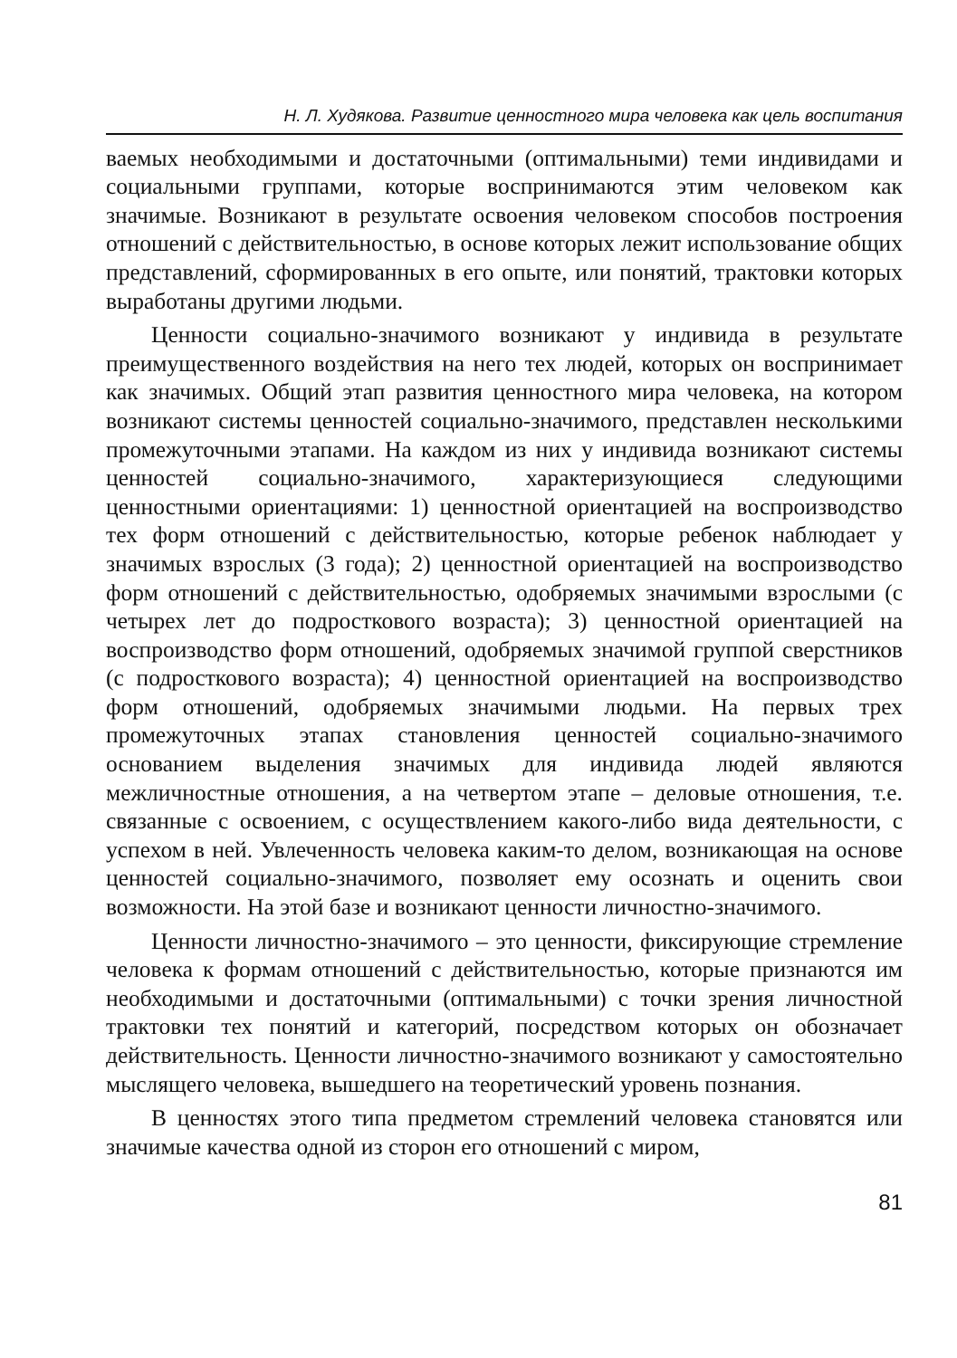Н. Л. Худякова. Развитие ценностного мира человека как цель воспитания
ваемых необходимыми и достаточными (оптимальными) теми индивидами и социальными группами, которые воспринимаются этим человеком как значимые. Возникают в результате освоения человеком способов построения отношений с действительностью, в основе которых лежит использование общих представлений, сформированных в его опыте, или понятий, трактовки которых выработаны другими людьми.
Ценности социально-значимого возникают у индивида в результате преимущественного воздействия на него тех людей, которых он воспринимает как значимых. Общий этап развития ценностного мира человека, на котором возникают системы ценностей социально-значимого, представлен несколькими промежуточными этапами. На каждом из них у индивида возникают системы ценностей социально-значимого, характеризующиеся следующими ценностными ориентациями: 1) ценностной ориентацией на воспроизводство тех форм отношений с действительностью, которые ребенок наблюдает у значимых взрослых (3 года); 2) ценностной ориентацией на воспроизводство форм отношений с действительностью, одобряемых значимыми взрослыми (с четырех лет до подросткового возраста); 3) ценностной ориентацией на воспроизводство форм отношений, одобряемых значимой группой сверстников (с подросткового возраста); 4) ценностной ориентацией на воспроизводство форм отношений, одобряемых значимыми людьми. На первых трех промежуточных этапах становления ценностей социально-значимого основанием выделения значимых для индивида людей являются межличностные отношения, а на четвертом этапе – деловые отношения, т.е. связанные с освоением, с осуществлением какого-либо вида деятельности, с успехом в ней. Увлеченность человека каким-то делом, возникающая на основе ценностей социально-значимого, позволяет ему осознать и оценить свои возможности. На этой базе и возникают ценности личностно-значимого.
Ценности личностно-значимого – это ценности, фиксирующие стремление человека к формам отношений с действительностью, которые признаются им необходимыми и достаточными (оптимальными) с точки зрения личностной трактовки тех понятий и категорий, посредством которых он обозначает действительность. Ценности личностно-значимого возникают у самостоятельно мыслящего человека, вышедшего на теоретический уровень познания.
В ценностях этого типа предметом стремлений человека становятся или значимые качества одной из сторон его отношений с миром,
81